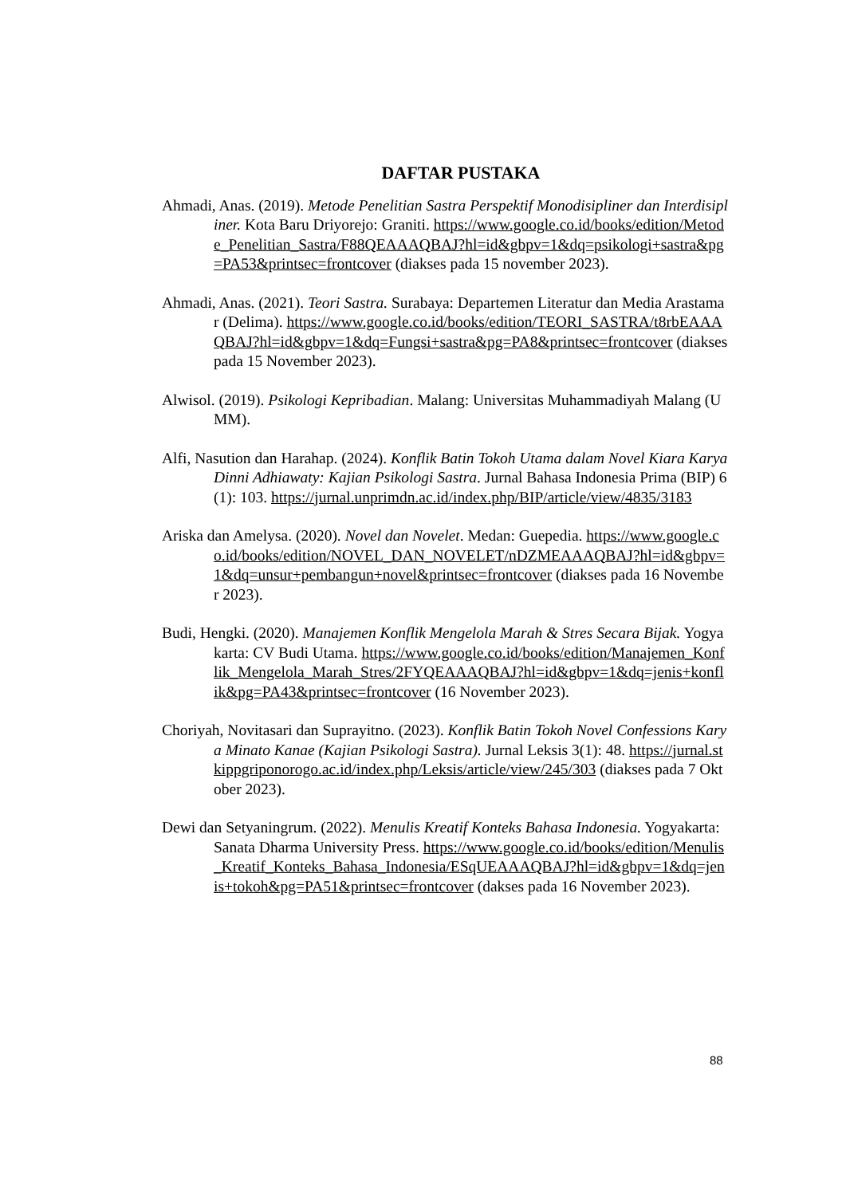DAFTAR PUSTAKA
Ahmadi, Anas. (2019). Metode Penelitian Sastra Perspektif Monodisipliner dan Interdisipliner. Kota Baru Driyorejo: Graniti. https://www.google.co.id/books/edition/Metode_Penelitian_Sastra/F88QEAAAQBAJ?hl=id&gbpv=1&dq=psikologi+sastra&pg=PA53&printsec=frontcover (diakses pada 15 november 2023).
Ahmadi, Anas. (2021). Teori Sastra. Surabaya: Departemen Literatur dan Media Arastamar (Delima). https://www.google.co.id/books/edition/TEORI_SASTRA/t8rbEAAAQBAJ?hl=id&gbpv=1&dq=Fungsi+sastra&pg=PA8&printsec=frontcover (diakses pada 15 November 2023).
Alwisol. (2019). Psikologi Kepribadian. Malang: Universitas Muhammadiyah Malang (UMM).
Alfi, Nasution dan Harahap. (2024). Konflik Batin Tokoh Utama dalam Novel Kiara Karya Dinni Adhiawaty: Kajian Psikologi Sastra. Jurnal Bahasa Indonesia Prima (BIP) 6(1): 103. https://jurnal.unprimdn.ac.id/index.php/BIP/article/view/4835/3183
Ariska dan Amelysa. (2020). Novel dan Novelet. Medan: Guepedia. https://www.google.co.id/books/edition/NOVEL_DAN_NOVELET/nDZMEAAAQBAJ?hl=id&gbpv=1&dq=unsur+pembangun+novel&printsec=frontcover (diakses pada 16 November 2023).
Budi, Hengki. (2020). Manajemen Konflik Mengelola Marah & Stres Secara Bijak. Yogyakarta: CV Budi Utama. https://www.google.co.id/books/edition/Manajemen_Konflik_Mengelola_Marah_Stres/2FYQEAAAQBAJ?hl=id&gbpv=1&dq=jenis+konflik&pg=PA43&printsec=frontcover (16 November 2023).
Choriyah, Novitasari dan Suprayitno. (2023). Konflik Batin Tokoh Novel Confessions Karya Minato Kanae (Kajian Psikologi Sastra). Jurnal Leksis 3(1): 48. https://jurnal.stkippgriponorogo.ac.id/index.php/Leksis/article/view/245/303 (diakses pada 7 Oktober 2023).
Dewi dan Setyaningrum. (2022). Menulis Kreatif Konteks Bahasa Indonesia. Yogyakarta: Sanata Dharma University Press. https://www.google.co.id/books/edition/Menulis_Kreatif_Konteks_Bahasa_Indonesia/ESqUEAAAQBAJ?hl=id&gbpv=1&dq=jenis+tokoh&pg=PA51&printsec=frontcover (dakses pada 16 November 2023).
88